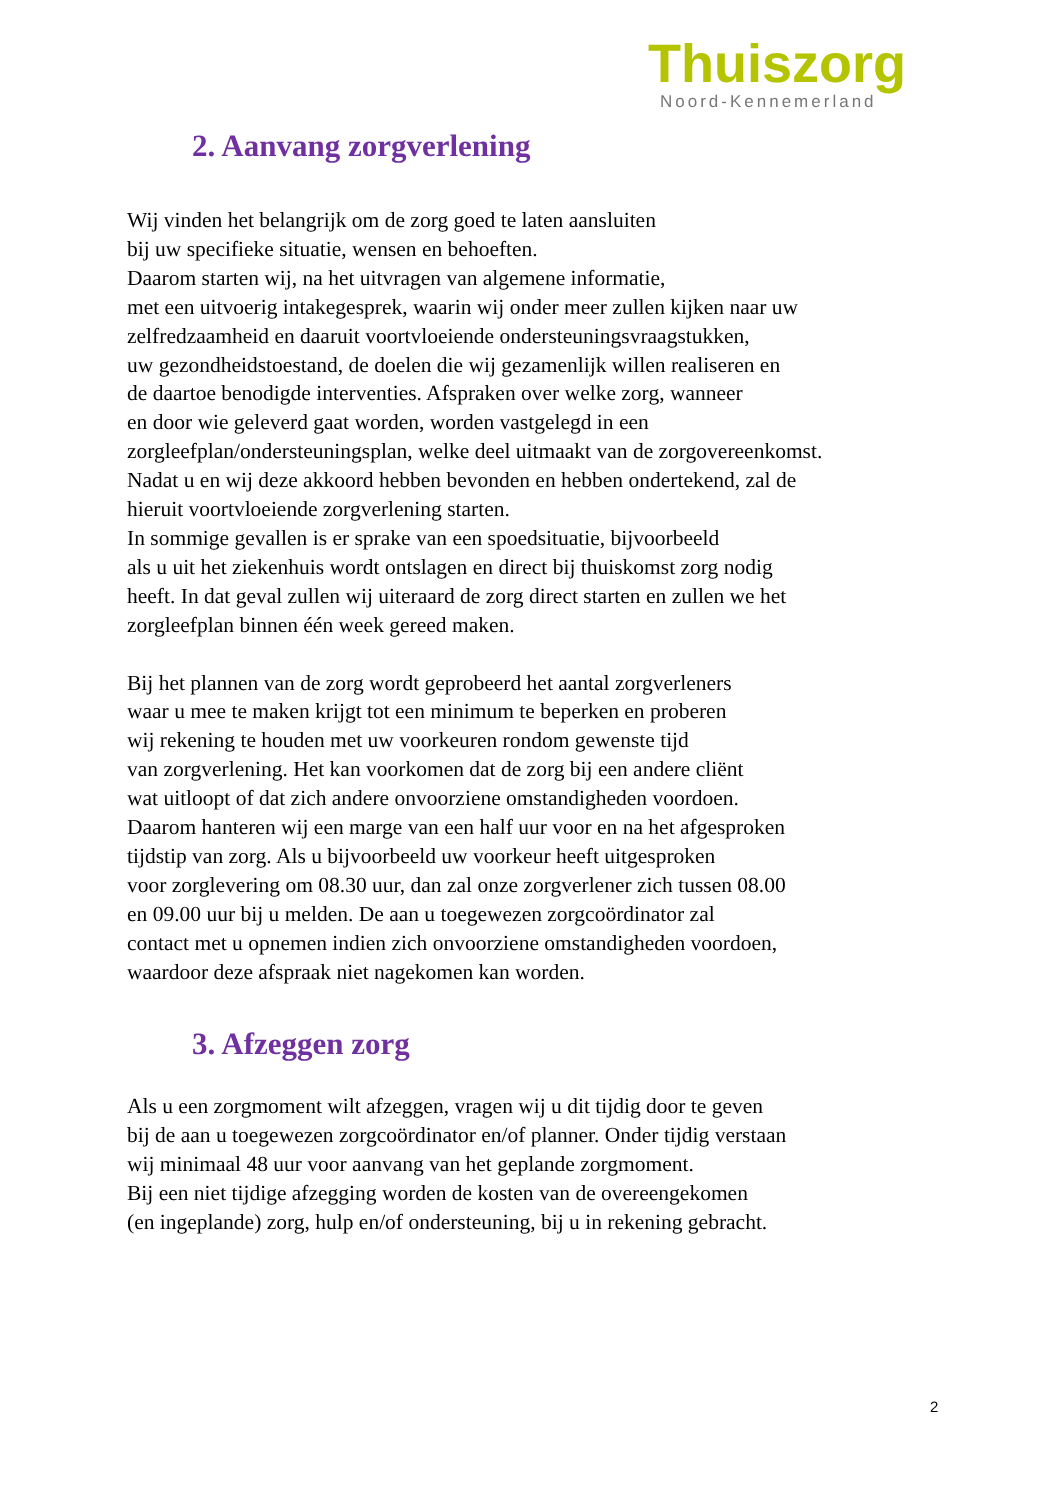Thuiszorg
Noord-Kennemerland
2. Aanvang zorgverlening
Wij vinden het belangrijk om de zorg goed te laten aansluiten
bij uw specifieke situatie, wensen en behoeften.
Daarom starten wij, na het uitvragen van algemene informatie,
met een uitvoerig intakegesprek, waarin wij onder meer zullen kijken naar uw
zelfredzaamheid en daaruit voortvloeiende ondersteuningsvraagstukken,
uw gezondheidstoestand, de doelen die wij gezamenlijk willen realiseren en
de daartoe benodigde interventies. Afspraken over welke zorg, wanneer
en door wie geleverd gaat worden, worden vastgelegd in een
zorgleefplan/ondersteuningsplan, welke deel uitmaakt van de zorgovereenkomst.
Nadat u en wij deze akkoord hebben bevonden en hebben ondertekend, zal de
hieruit voortvloeiende zorgverlening starten.
In sommige gevallen is er sprake van een spoedsituatie, bijvoorbeeld
als u uit het ziekenhuis wordt ontslagen en direct bij thuiskomst zorg nodig
heeft. In dat geval zullen wij uiteraard de zorg direct starten en zullen we het
zorgleefplan binnen één week gereed maken.
Bij het plannen van de zorg wordt geprobeerd het aantal zorgverleners
waar u mee te maken krijgt tot een minimum te beperken en proberen
wij rekening te houden met uw voorkeuren rondom gewenste tijd
van zorgverlening. Het kan voorkomen dat de zorg bij een andere cliënt
wat uitloopt of dat zich andere onvoorziene omstandigheden voordoen.
Daarom hanteren wij een marge van een half uur voor en na het afgesproken
tijdstip van zorg. Als u bijvoorbeeld uw voorkeur heeft uitgesproken
voor zorglevering om 08.30 uur, dan zal onze zorgverlener zich tussen 08.00
en 09.00 uur bij u melden. De aan u toegewezen zorgcoördinator zal
contact met u opnemen indien zich onvoorziene omstandigheden voordoen,
waardoor deze afspraak niet nagekomen kan worden.
3. Afzeggen zorg
Als u een zorgmoment wilt afzeggen, vragen wij u dit tijdig door te geven
bij de aan u toegewezen zorgcoördinator en/of planner. Onder tijdig verstaan
wij minimaal 48 uur voor aanvang van het geplande zorgmoment.
Bij een niet tijdige afzegging worden de kosten van de overeengekomen
(en ingeplande) zorg, hulp en/of ondersteuning, bij u in rekening gebracht.
2